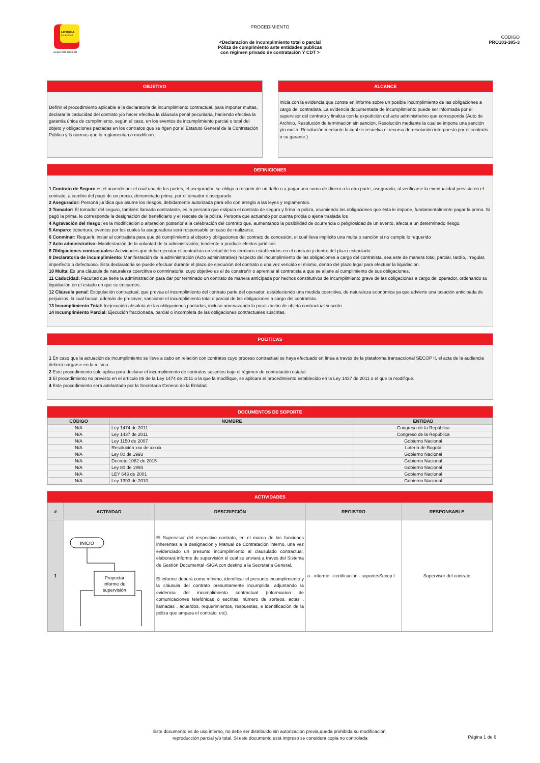LOTERÍA
DE BOGOTÁ
La que más billete da
PROCEDIMIENTO
<Declaración de incumplimiento total o parcial
Póliza de cumplimiento ante entidades publicas
con régimen privado de contratación Y CDT >
CÓDIGO
PRO103-385-3
OBJETIVO
Definir el procedimiento aplicable a la declaratoria de incumplimiento contractual, para imponer multas, declarar la caducidad del contrato y/o hacer efectiva la cláusula penal pecuniaria, haciendo efectiva la garantía única de cumplimiento, según el caso, en los eventos de incumplimiento parcial o total del objeto y obligaciones pactadas en los contratos que se rigen por el Estatuto General de la Contrstación Pública y ls normas que lo reglamentan o modifican.
ALCANCE
Inicia con la evidencia que conste en informe sobre un posible incumplimiento de las obligaciones a cargo del contratista. La evidencia documentada de incumplimiento puede ser informada por el supervisor del contrato y finaliza con la expedición del acto administrativo que corresponda (Auto de Archivo, Resolución de terminación sin sanción, Resolución mediante la cual se impone una sanción y/o multa, Resolución mediante la cual se resuelva el recurso de resolución interpuesto por el contratis o su garante.)
DEFINICIONES
1 Contrato de Seguro es el acuerdo por el cual una de las partes, el asegurador, se obliga a resarcir de un daño o a pagar una suma de dinero a la otra parte, asegurado, al verificarse la eventualidad prevista en el contrato, a cambio del pago de un precio, denominado prima, por el tomador o asegurado.
2 Asegurador: Persona jurídica que asume los riesgos, debidamente autorizada para ello con arreglo a las leyes y reglamentos.
3 Tomador: El tomador del seguro, también llamado contratante, es la persona que estipula el contrato de seguro y firma la póliza, asumiendo las obligaciones que ésta le impone, fundamentalmente pagar la prima. Si pagó la prima, le corresponde la designación del beneficiario y el rescate de la póliza. Persona que actuando por cuenta propia o ajena traslada los
4 Agravación del riesgo: es la modificación o alteración posterior a la celebración del contrato que, aumentando la posibilidad de ocurrencia o peligrosidad de un evento, afecta a un determinado riesgo.
5 Amparo: cobertura, eventos por los cuales la aseguradora será responsable en caso de realizarse.
6 Conminar: Requerir, instar al contratista para que dé cumplimiento al objeto y obligaciones del contrato de concesión, el cual lleva implícito una multa o sanción si no cumple lo requerido
7 Acto administrativo: Manifestación de la voluntad de la administración, tendiente a producir efectos jurídicos.
8 Obligaciones contractuales: Actividades que debe ejecutar el contratista en virtud de los términos establecidos en el contrato y dentro del plazo estipulado.
9 Declaratoria de incumplimiento: Manifestación de la administración (Acto administrativo) respecto del incumplimiento de las obligaciones a cargo del contratista, sea este de manera total, parcial, tardío, irregular, imperfecto o defectuoso. Esta declaratoria se puede efectuar durante el plazo de ejecución del contrato o una vez vencido el mismo, dentro del plazo legal para efectuar la liquidación.
10 Multa: Es una cláusula de naturaleza coercitiva o conminatoria, cuyo objetivo es el de constreñir o apremiar al contratista a que se allane al cumplimiento de sus obligaciones.
11 Caducidad: Facultad que tiene la administración para dar por terminado un contrato de manera anticipada por hechos constitutivos de incumplimiento grave de las obligaciones a cargo del operador, ordenando su liquidación en el estado en que se encuentre.
12 Cláusula penal: Estipulación contractual, que prevea el incumplimiento del contrato parte del operador, estableciendo una medida coercitiva, de naturaleza económica ya que advierte una tasación anticipada de perjuicios, la cual busca, además de precaver, sancionar el incumplimiento total o parcial de las obligaciones a cargo del contratista.
13 Incumplimiento Total: Inejecución absoluta de las obligaciones pactadas, incluso amenazando la paralización de objeto contractual suscrito.
14 Incumplimiento Parcial: Ejecución fraccionada, parcial o incompleta de las obligaciones contractuales suscritas.
POLÍTICAS
1 En caso que la actuación de incumplimiento se lleve a cabo en relación con contratos cuyo proceso contractual se haya efectuado en línea a través de la plataforma transaccional SECOP II, el acta de la audiencia deberá cargarse en la misma.
2 Este procedimiento solo aplica para declarar el incumplimiento de contratos suscritos bajo el régimen de contratación estatal.
3 El procedimiento no previsto en el artículo 86 de la Ley 1474 de 2011 o la que la modifique, se aplicara el procedimiento establecido en la Ley 1437 de 2011 o el que la modifique.
4 Este procedimiento será adelantado por la Secretaria General de la Entidad.
DOCUMENTOS DE SOPORTE
| CÓDIGO | NOMBRE | ENTIDAD |
| --- | --- | --- |
| N/A | Ley 1474 de 2011 | Congreso de la República |
| N/A | Ley 1437 de 2011 | Congreso de la República |
| N/A | Ley 1150 de 2007 | Gobierno Nacional |
| N/A | Resolución xxx de xxxxx | Lotería de Bogotá |
| N/A | Ley 80 de 1993 | Gobierno Nacional |
| N/A | Decreto 1082 de 2015 | Gobierno Nacional |
| N/A | Ley 80 de 1993 | Gobierno Nacional |
| N/A | LEY 643 de 2001 | Gobierno Nacional |
| N/A | Ley 1393 de 2010 | Gobierno Nacional |
ACTIVIDADES
| # | ACTIVIDAD | DESCRIPCIÓN | REGISTRO | RESPONSABLE |
| --- | --- | --- | --- | --- |
| 1 | INICIO Proyectar informe de supervisión | El Supervisor del respectivo contrato, en el marco de las funciones inherentes a la designación y Manual de Contratación interno, una vez evidenciado un presunto incumplimiento al clausulado contractual, elaborará informe de supervisión el cual se enviará a través del Sistema de Gestión Documental -SIGA con destino a la Secretaria General. El informe deberá como mínimo, identificar el presunto incumplimiento y la cláusula del contrato presuntamente incumplida, adjuntando la evidencia del incumplimiento contractual (informacion de comunicaciones telefónicas o escritas, número de sorteos, actas , llamadas , acuerdos, requerimientos, respuestas, e identificaciòn de la pòliza que ampara el contrato. etc). | o - informe - certificación - soportesSecop I | Supervisor del contrato |
Este documento es de uso interno, no debe ser distribuido sin autorización previa,queda prohibida su modificación,
reproducción parcial y/o total. Si este documento está impreso se considera copia no controlada
Página 1 de 6